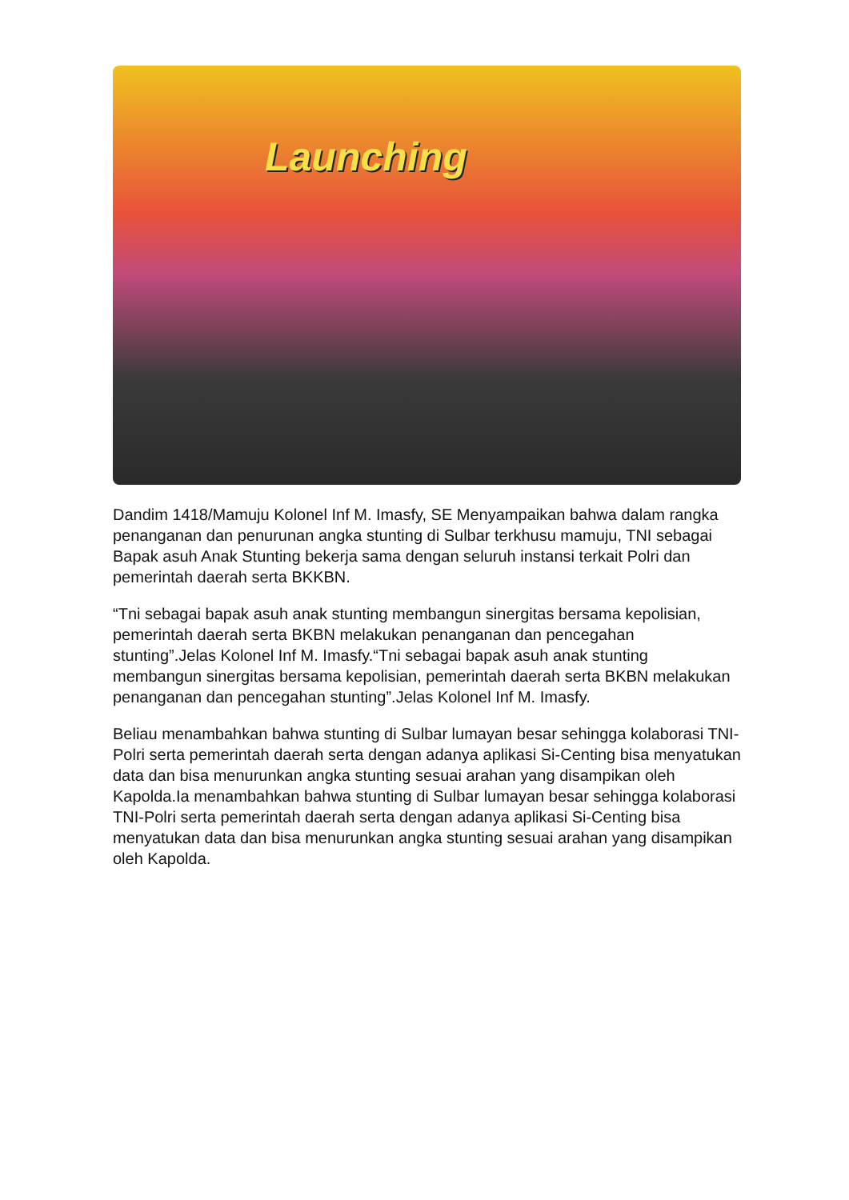Launching
Dandim 1418/Mamuju Kolonel Inf M. Imasfy, SE Menyampaikan bahwa dalam rangka penanganan dan penurunan angka stunting di Sulbar terkhusu mamuju, TNI sebagai Bapak asuh Anak Stunting bekerja sama dengan seluruh instansi terkait Polri dan pemerintah daerah serta BKKBN.
“Tni sebagai bapak asuh anak stunting membangun sinergitas bersama kepolisian, pemerintah daerah serta BKBN melakukan penanganan dan pencegahan stunting”.Jelas Kolonel Inf M. Imasfy.“Tni sebagai bapak asuh anak stunting membangun sinergitas bersama kepolisian, pemerintah daerah serta BKBN melakukan penanganan dan pencegahan stunting”.Jelas Kolonel Inf M. Imasfy.
Beliau menambahkan bahwa stunting di Sulbar lumayan besar sehingga kolaborasi TNI-Polri serta pemerintah daerah serta dengan adanya aplikasi Si-Centing bisa menyatukan data dan bisa menurunkan angka stunting sesuai arahan yang disampikan oleh Kapolda.Ia menambahkan bahwa stunting di Sulbar lumayan besar sehingga kolaborasi TNI-Polri serta pemerintah daerah serta dengan adanya aplikasi Si-Centing bisa menyatukan data dan bisa menurunkan angka stunting sesuai arahan yang disampikan oleh Kapolda.